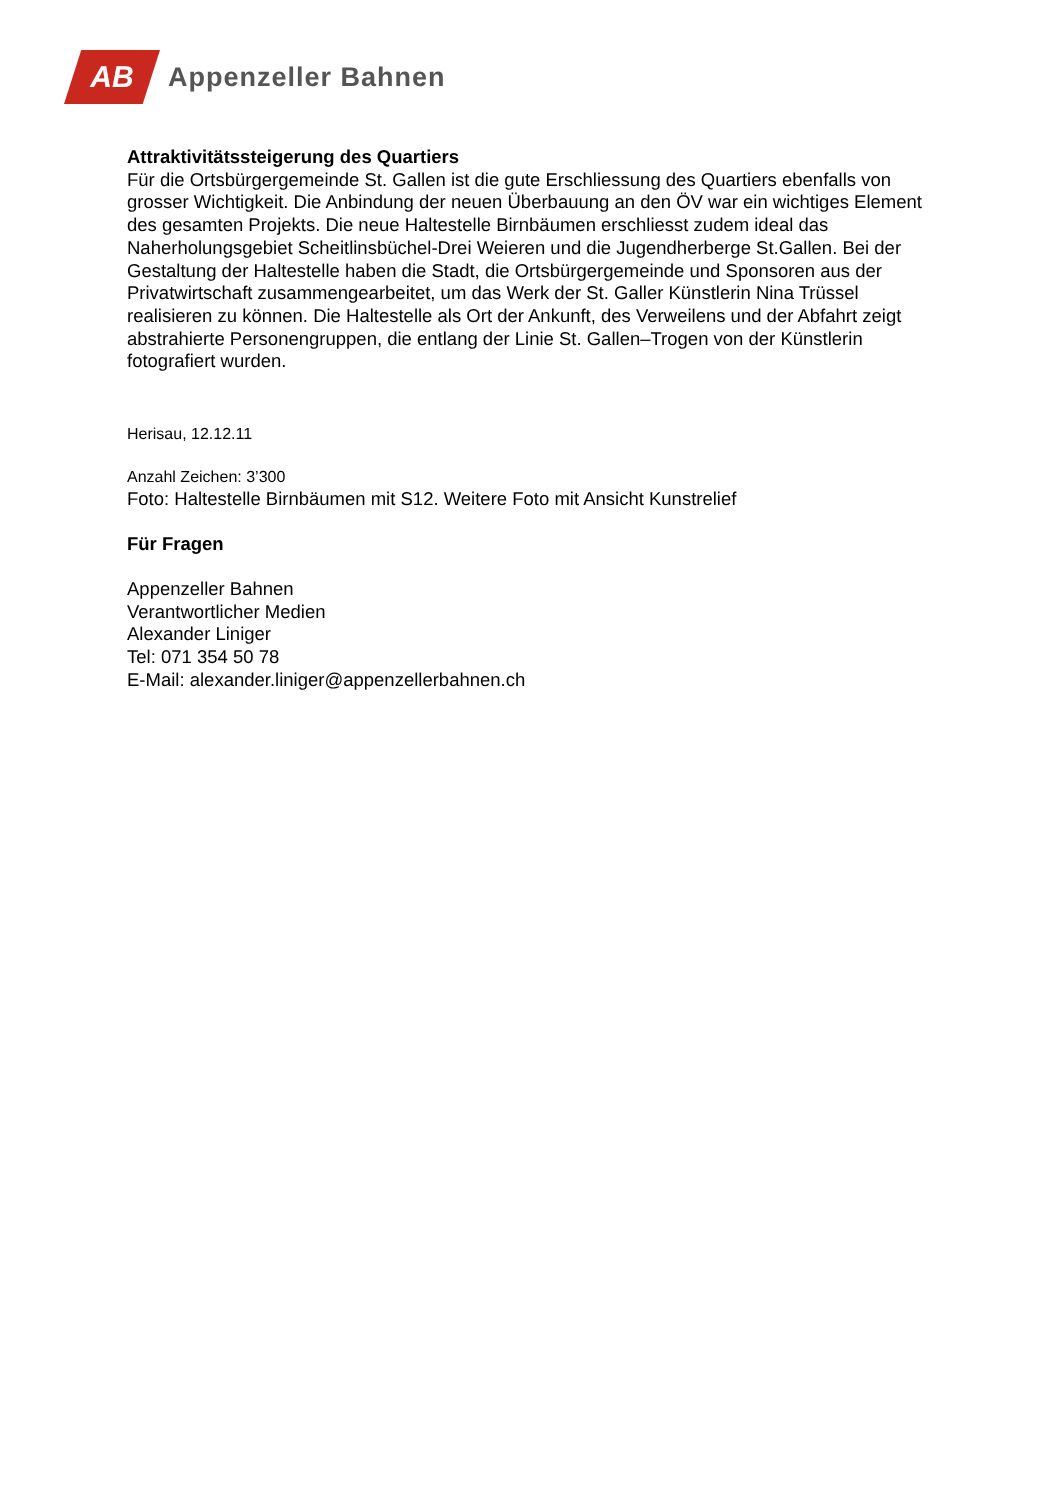AB
Appenzeller Bahnen
Attraktivitätssteigerung des Quartiers
Für die Ortsbürgergemeinde St. Gallen ist die gute Erschliessung des Quartiers ebenfalls von grosser Wichtigkeit. Die Anbindung der neuen Überbauung an den ÖV war ein wichtiges Element des gesamten Projekts. Die neue Haltestelle Birnbäumen erschliesst zudem ideal das Naherholungsgebiet Scheitlinsbüchel-Drei Weieren und die Jugendherberge St.Gallen. Bei der Gestaltung der Haltestelle haben die Stadt, die Ortsbürgergemeinde und Sponsoren aus der Privatwirtschaft zusammengearbeitet, um das Werk der St. Galler Künstlerin Nina Trüssel realisieren zu können. Die Haltestelle als Ort der Ankunft, des Verweilens und der Abfahrt zeigt abstrahierte Personengruppen, die entlang der Linie St. Gallen–Trogen von der Künstlerin fotografiert wurden.
Herisau, 12.12.11
Anzahl Zeichen: 3’300
Foto: Haltestelle Birnbäumen mit S12. Weitere Foto mit Ansicht Kunstrelief
Für Fragen
Appenzeller Bahnen
Verantwortlicher Medien
Alexander Liniger
Tel: 071 354 50 78
E-Mail: alexander.liniger@appenzellerbahnen.ch